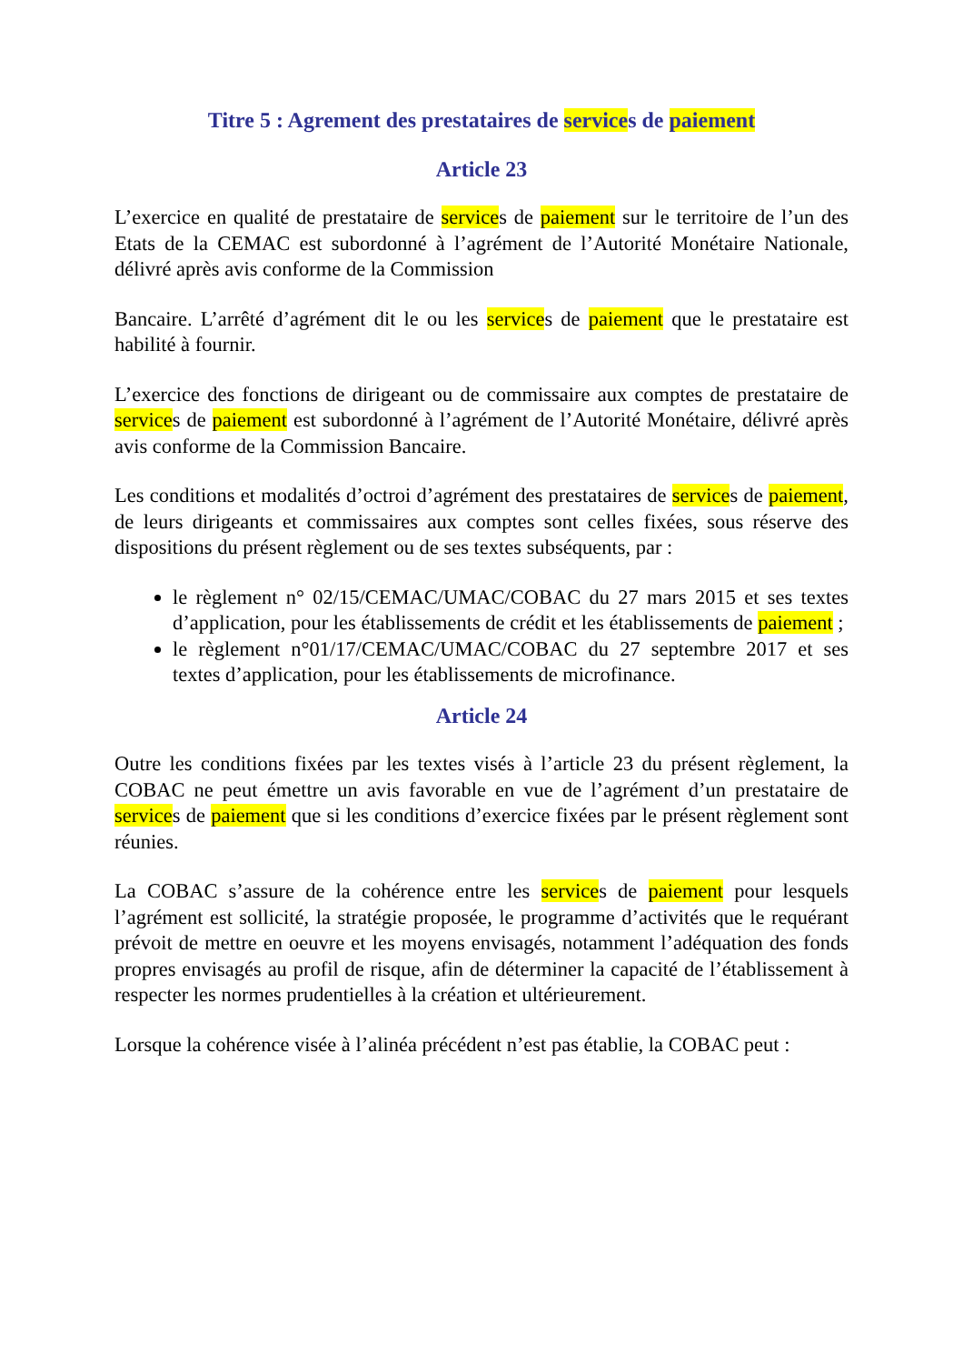Titre 5 : Agrement des prestataires de services de paiement
Article 23
L’exercice en qualité de prestataire de services de paiement sur le territoire de l’un des Etats de la CEMAC est subordonné à l’agrément de l’Autorité Monétaire Nationale, délivré après avis conforme de la Commission
Bancaire. L’arrêté d’agrément dit le ou les services de paiement que le prestataire est habilité à fournir.
L’exercice des fonctions de dirigeant ou de commissaire aux comptes de prestataire de services de paiement est subordonné à l’agrément de l’Autorité Monétaire, délivré après avis conforme de la Commission Bancaire.
Les conditions et modalités d’octroi d’agrément des prestataires de services de paiement, de leurs dirigeants et commissaires aux comptes sont celles fixées, sous réserve des dispositions du présent règlement ou de ses textes subséquents, par :
le règlement n° 02/15/CEMAC/UMAC/COBAC du 27 mars 2015 et ses textes d’application, pour les établissements de crédit et les établissements de paiement ;
le règlement n°01/17/CEMAC/UMAC/COBAC du 27 septembre 2017 et ses textes d’application, pour les établissements de microfinance.
Article 24
Outre les conditions fixées par les textes visés à l’article 23 du présent règlement, la COBAC ne peut émettre un avis favorable en vue de l’agrément d’un prestataire de services de paiement que si les conditions d’exercice fixées par le présent règlement sont réunies.
La COBAC s’assure de la cohérence entre les services de paiement pour lesquels l’agrément est sollicité, la stratégie proposée, le programme d’activités que le requérant prévoit de mettre en oeuvre et les moyens envisagés, notamment l’adéquation des fonds propres envisagés au profil de risque, afin de déterminer la capacité de l’établissement à respecter les normes prudentielles à la création et ultérieurement.
Lorsque la cohérence visée à l’alinéa précédent n’est pas établie, la COBAC peut :